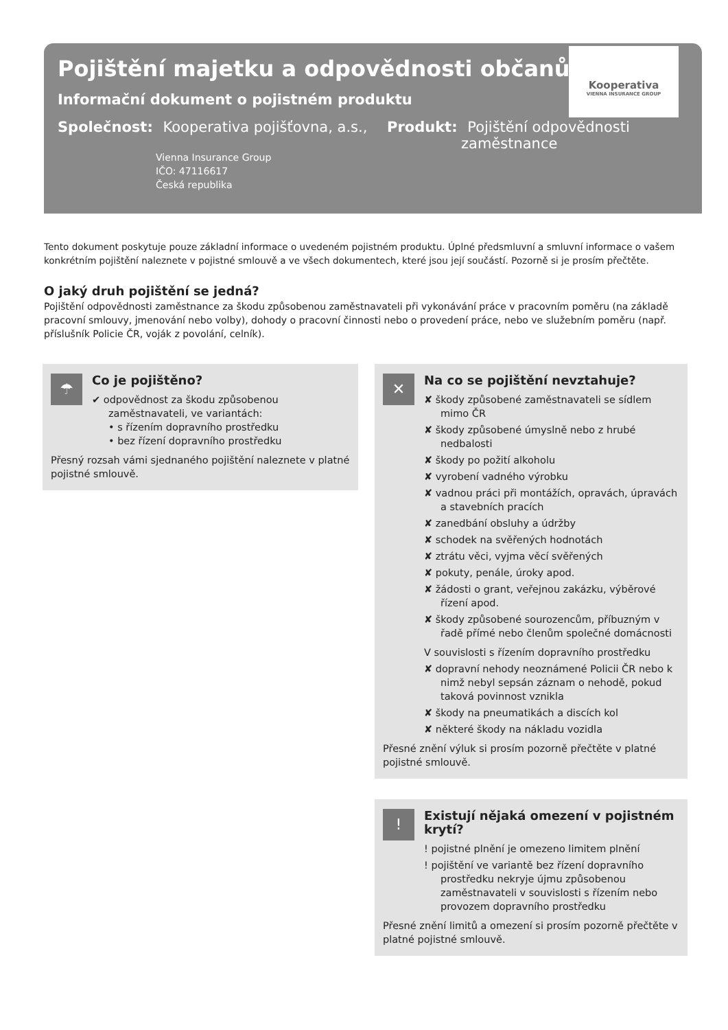Pojištění majetku a odpovědnosti občanů
Informační dokument o pojistném produktu
Společnost: Kooperativa pojišťovna, a.s.,
Produkt: Pojištění odpovědnosti
zaměstnance
Vienna Insurance Group
IČO: 47116617
Česká republika
Kooperativa
VIENNA INSURANCE GROUP
Tento dokument poskytuje pouze základní informace o uvedeném pojistném produktu. Úplné předsmluvní a smluvní informace o vašem konkrétním pojištění naleznete v pojistné smlouvě a ve všech dokumentech, které jsou její součástí. Pozorně si je prosím přečtěte.
O jaký druh pojištění se jedná?
Pojištění odpovědnosti zaměstnance za škodu způsobenou zaměstnavateli při vykonávání práce v pracovním poměru (na základě pracovní smlouvy, jmenování nebo volby), dohody o pracovní činnosti nebo o provedení práce, nebo ve služebním poměru (např. příslušník Policie ČR, voják z povolání, celník).
☂
Co je pojištěno?
✔ odpovědnost za škodu způsobenou zaměstnavateli, ve variantách:
• s řízením dopravního prostředku
• bez řízení dopravního prostředku
Přesný rozsah vámi sjednaného pojištění naleznete v platné pojistné smlouvě.
✕
Na co se pojištění nevztahuje?
✘ škody způsobené zaměstnavateli se sídlem mimo ČR
✘ škody způsobené úmyslně nebo z hrubé nedbalosti
✘ škody po požití alkoholu
✘ vyrobení vadného výrobku
✘ vadnou práci při montážích, opravách, úpravách a stavebních pracích
✘ zanedbání obsluhy a údržby
✘ schodek na svěřených hodnotách
✘ ztrátu věci, vyjma věcí svěřených
✘ pokuty, penále, úroky apod.
✘ žádosti o grant, veřejnou zakázku, výběrové řízení apod.
✘ škody způsobené sourozencům, příbuzným v řadě přímé nebo členům společné domácnosti
V souvislosti s řízením dopravního prostředku
✘ dopravní nehody neoznámené Policii ČR nebo k nimž nebyl sepsán záznam o nehodě, pokud taková povinnost vznikla
✘ škody na pneumatikách a discích kol
✘ některé škody na nákladu vozidla
Přesné znění výluk si prosím pozorně přečtěte v platné pojistné smlouvě.
!
Existují nějaká omezení v pojistném krytí?
! pojistné plnění je omezeno limitem plnění
! pojištění ve variantě bez řízení dopravního prostředku nekryje újmu způsobenou zaměstnavateli v souvislosti s řízením nebo provozem dopravního prostředku
Přesné znění limitů a omezení si prosím pozorně přečtěte v platné pojistné smlouvě.